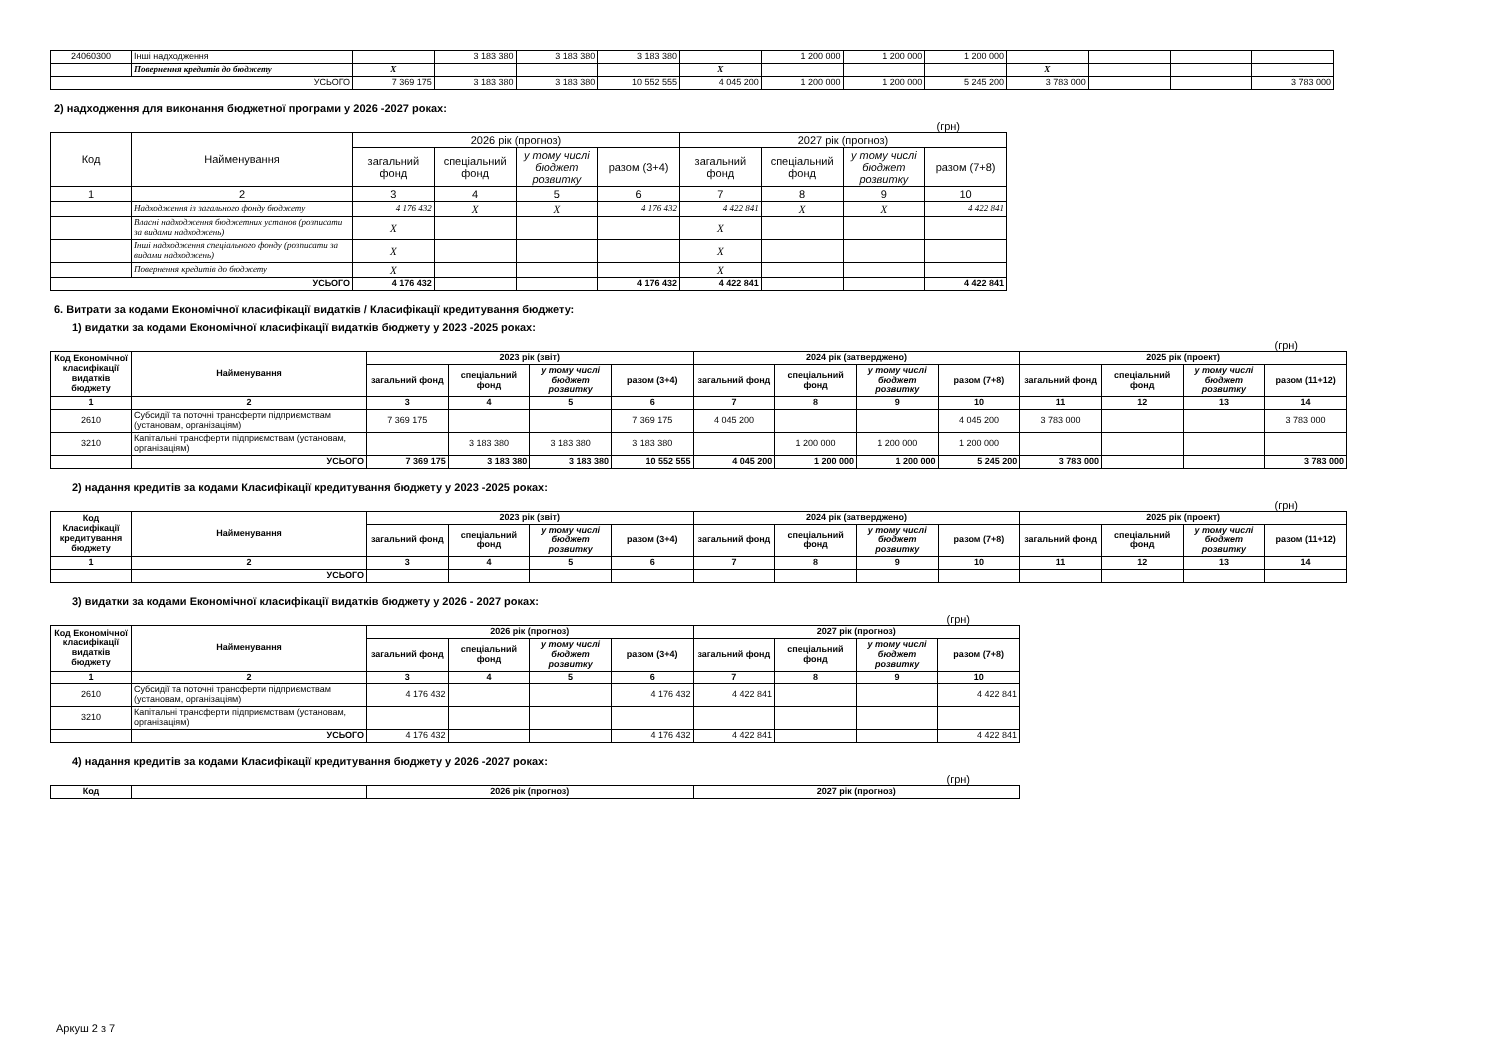| 24060300 | Інші надходження | | 3 183 380 | 3 183 380 | 3 183 380 | | 1 200 000 | 1 200 000 | 1 200 000 | | | | |
| | Повернення кредитів до бюджету | X | | | | X | | | | X | | | |
| УСЬОГО | | 7 369 175 | 3 183 380 | 3 183 380 | 10 552 555 | 4 045 200 | 1 200 000 | 1 200 000 | 5 245 200 | 3 783 000 | | | 3 783 000 |
2) надходження для виконання бюджетної програми у 2026 -2027 роках:
(грн)
| Код | Найменування | 2026 рік (прогноз) | | | | 2027 рік (прогноз) | | | |
| --- | --- | --- | --- | --- | --- | --- | --- | --- | --- |
| | | загальний фонд | спеціальний фонд | у тому числі бюджет розвитку | разом (3+4) | загальний фонд | спеціальний фонд | у тому числі бюджет розвитку | разом (7+8) |
| 1 | 2 | 3 | 4 | 5 | 6 | 7 | 8 | 9 | 10 |
| | Надходження із загального фонду бюджету | 4 176 432 | X | X | 4 176 432 | 4 422 841 | X | X | 4 422 841 |
| | Власні надходження бюджетних установ (розписати за видами надходжень) | X | | | | X | | | |
| | Інші надходження спеціального фонду (розписати за видами надходжень) | X | | | | X | | | |
| | Повернення кредитів до бюджету | X | | | | X | | | |
| УСЬОГО | | 4 176 432 | | | 4 176 432 | 4 422 841 | | | 4 422 841 |
6. Витрати за кодами Економічної класифікації видатків / Класифікації кредитування бюджету:
1) видатки за кодами Економічної класифікації видатків бюджету у 2023 -2025 роках:
(грн)
| Код Економічної класифікації видатків бюджету | Найменування | 2023 рік (звіт) | | | | 2024 рік (затверджено) | | | | 2025 рік (проект) | | | |
| --- | --- | --- | --- | --- | --- | --- | --- | --- | --- | --- | --- | --- | --- |
| | | загальний фонд | спеціальний фонд | у тому числі бюджет розвитку | разом (3+4) | загальний фонд | спеціальний фонд | у тому числі бюджет розвитку | разом (7+8) | загальний фонд | спеціальний фонд | у тому числі бюджет розвитку | разом (11+12) |
| 1 | 2 | 3 | 4 | 5 | 6 | 7 | 8 | 9 | 10 | 11 | 12 | 13 | 14 |
| 2610 | Субсидії та поточні трансферти підприємствам (установам, організаціям) | 7 369 175 | | | 7 369 175 | 4 045 200 | | | 4 045 200 | 3 783 000 | | | 3 783 000 |
| 3210 | Капітальні трансферти підприємствам (установам, організаціям) | | 3 183 380 | 3 183 380 | 3 183 380 | | 1 200 000 | 1 200 000 | 1 200 000 | | | | |
| | УСЬОГО | 7 369 175 | 3 183 380 | 3 183 380 | 10 552 555 | 4 045 200 | 1 200 000 | 1 200 000 | 5 245 200 | 3 783 000 | | | 3 783 000 |
2) надання кредитів за кодами Класифікації кредитування бюджету у 2023 -2025 роках:
(грн)
| Код Класифікації кредитування бюджету | Найменування | 2023 рік (звіт) | | | | 2024 рік (затверджено) | | | | 2025 рік (проект) | | | |
| --- | --- | --- | --- | --- | --- | --- | --- | --- | --- | --- | --- | --- | --- |
| | | загальний фонд | спеціальний фонд | у тому числі бюджет розвитку | разом (3+4) | загальний фонд | спеціальний фонд | у тому числі бюджет розвитку | разом (7+8) | загальний фонд | спеціальний фонд | у тому числі бюджет розвитку | разом (11+12) |
| 1 | 2 | 3 | 4 | 5 | 6 | 7 | 8 | 9 | 10 | 11 | 12 | 13 | 14 |
| | УСЬОГО | | | | | | | | | | | | |
3) видатки за кодами Економічної класифікації видатків бюджету у 2026 - 2027 роках:
(грн)
| Код Економічної класифікації видатків бюджету | Найменування | 2026 рік (прогноз) | | | | 2027 рік (прогноз) | | | |
| --- | --- | --- | --- | --- | --- | --- | --- | --- | --- |
| | | загальний фонд | спеціальний фонд | у тому числі бюджет розвитку | разом (3+4) | загальний фонд | спеціальний фонд | у тому числі бюджет розвитку | разом (7+8) |
| 1 | 2 | 3 | 4 | 5 | 6 | 7 | 8 | 9 | 10 |
| 2610 | Субсидії та поточні трансферти підприємствам (установам, організаціям) | 4 176 432 | | | 4 176 432 | 4 422 841 | | | 4 422 841 |
| 3210 | Капітальні трансферти підприємствам (установам, організаціям) | | | | | | | | |
| | УСЬОГО | 4 176 432 | | | 4 176 432 | 4 422 841 | | | 4 422 841 |
4) надання кредитів за кодами Класифікації кредитування бюджету у 2026 -2027 роках:
(грн)
| Код | | 2026 рік (прогноз) | 2027 рік (прогноз) |
| --- | --- | --- | --- |
Аркуш 2 з 7